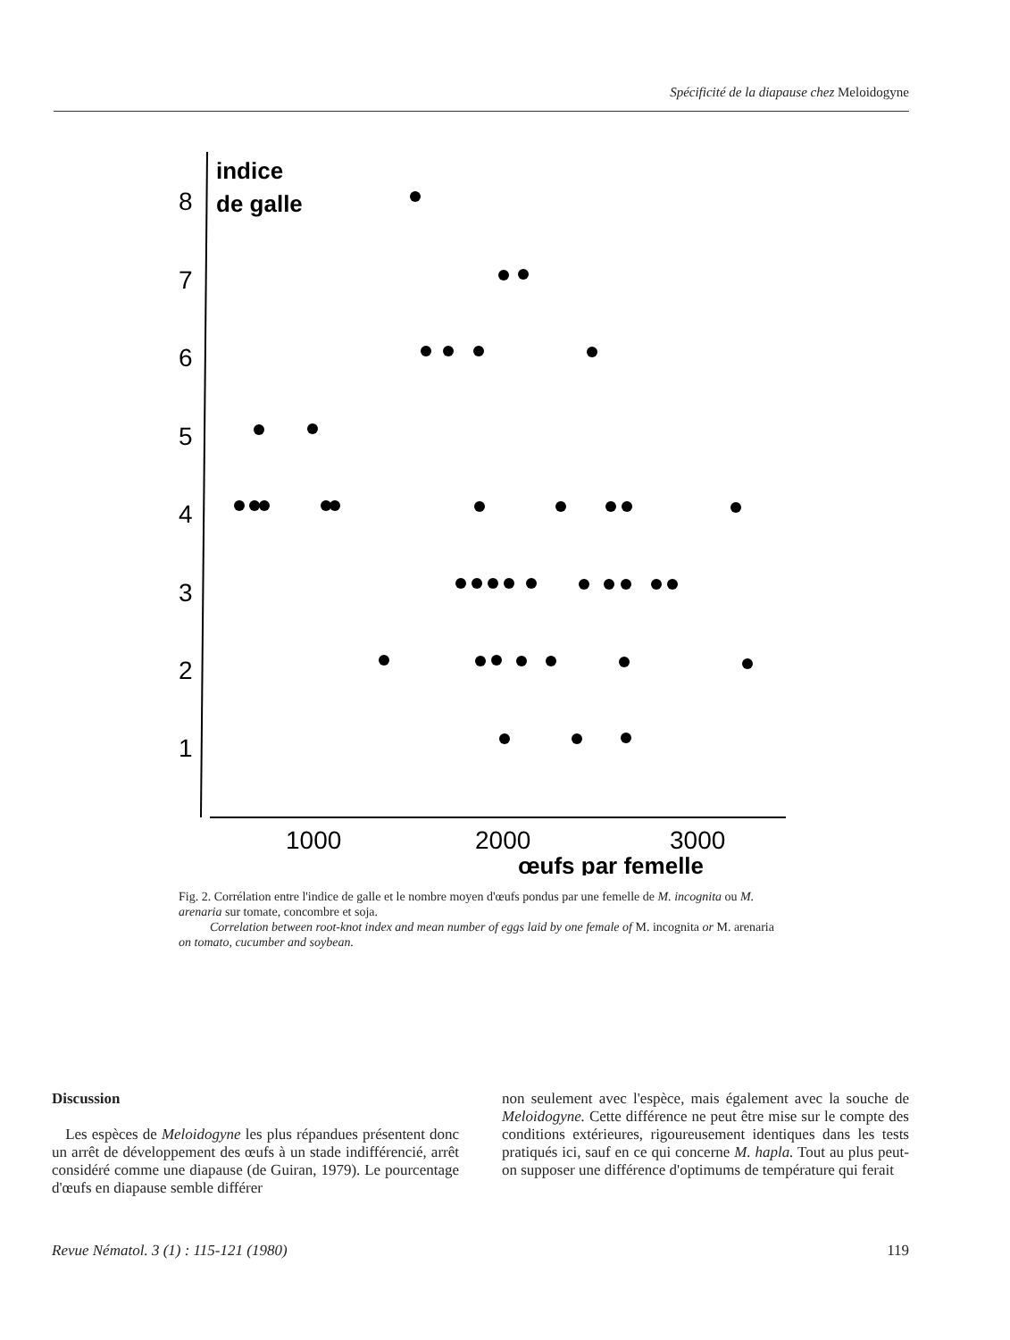Spécificité de la diapause chez Meloidogyne
indice
de galle
8
7
6
5
4
3
2
1
1000
2000
3000
œufs par femelle
Fig. 2. Corrélation entre l'indice de galle et le nombre moyen d'œufs pondus par une femelle de M. incognita ou M. arenaria sur tomate, concombre et soja.
Correlation between root-knot index and mean number of eggs laid by one female of M. incognita or M. arenaria on tomato, cucumber and soybean.
Discussion
Les espèces de Meloidogyne les plus répandues présentent donc un arrêt de développement des œufs à un stade indifférencié, arrêt considéré comme une diapause (de Guiran, 1979). Le pourcentage d'œufs en diapause semble différer
non seulement avec l'espèce, mais également avec la souche de Meloidogyne. Cette différence ne peut être mise sur le compte des conditions extérieures, rigoureusement identiques dans les tests pratiqués ici, sauf en ce qui concerne M. hapla. Tout au plus peut-on supposer une différence d'optimums de température qui ferait
Revue Nématol. 3 (1) : 115-121 (1980) 119